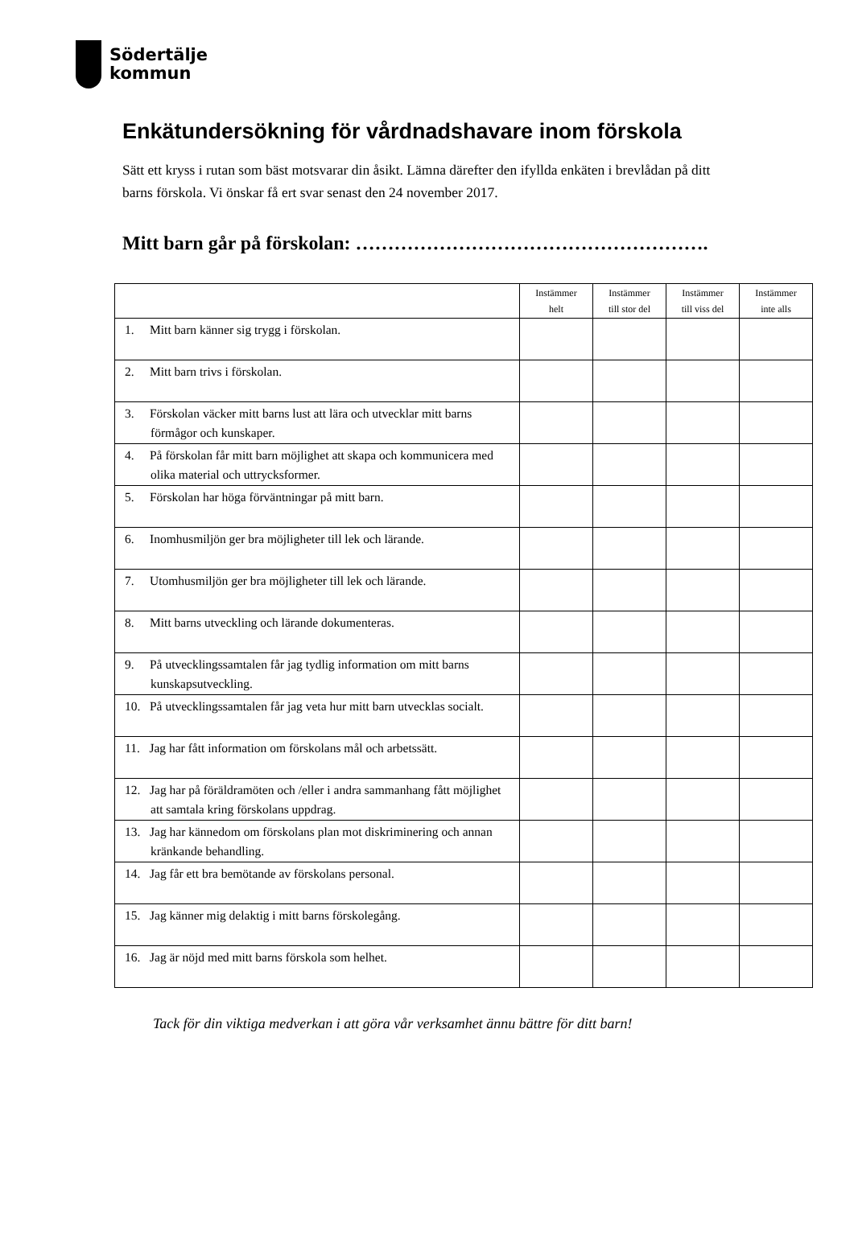Södertälje
kommun
Enkätundersökning för vårdnadshavare inom förskola
Sätt ett kryss i rutan som bäst motsvarar din åsikt. Lämna därefter den ifyllda enkäten i brevlådan på ditt barns förskola. Vi önskar få ert svar senast den 24 november 2017.
Mitt barn går på förskolan: ……………………………………………….
| | Instämmer helt | Instämmer till stor del | Instämmer till viss del | Instämmer inte alls |
| --- | --- | --- | --- | --- |
| 1. Mitt barn känner sig trygg i förskolan. | | | | |
| 2. Mitt barn trivs i förskolan. | | | | |
| 3. Förskolan väcker mitt barns lust att lära och utvecklar mitt barns förmågor och kunskaper. | | | | |
| 4. På förskolan får mitt barn möjlighet att skapa och kommunicera med olika material och uttrycksformer. | | | | |
| 5. Förskolan har höga förväntningar på mitt barn. | | | | |
| 6. Inomhusmiljön ger bra möjligheter till lek och lärande. | | | | |
| 7. Utomhusmiljön ger bra möjligheter till lek och lärande. | | | | |
| 8. Mitt barns utveckling och lärande dokumenteras. | | | | |
| 9. På utvecklingssamtalen får jag tydlig information om mitt barns kunskapsutveckling. | | | | |
| 10. På utvecklingssamtalen får jag veta hur mitt barn utvecklas socialt. | | | | |
| 11. Jag har fått information om förskolans mål och arbetssätt. | | | | |
| 12. Jag har på föräldramöten och /eller i andra sammanhang fått möjlighet att samtala kring förskolans uppdrag. | | | | |
| 13. Jag har kännedom om förskolans plan mot diskriminering och annan kränkande behandling. | | | | |
| 14. Jag får ett bra bemötande av förskolans personal. | | | | |
| 15. Jag känner mig delaktig i mitt barns förskolegång. | | | | |
| 16. Jag är nöjd med mitt barns förskola som helhet. | | | | |
Tack för din viktiga medverkan i att göra vår verksamhet ännu bättre för ditt barn!